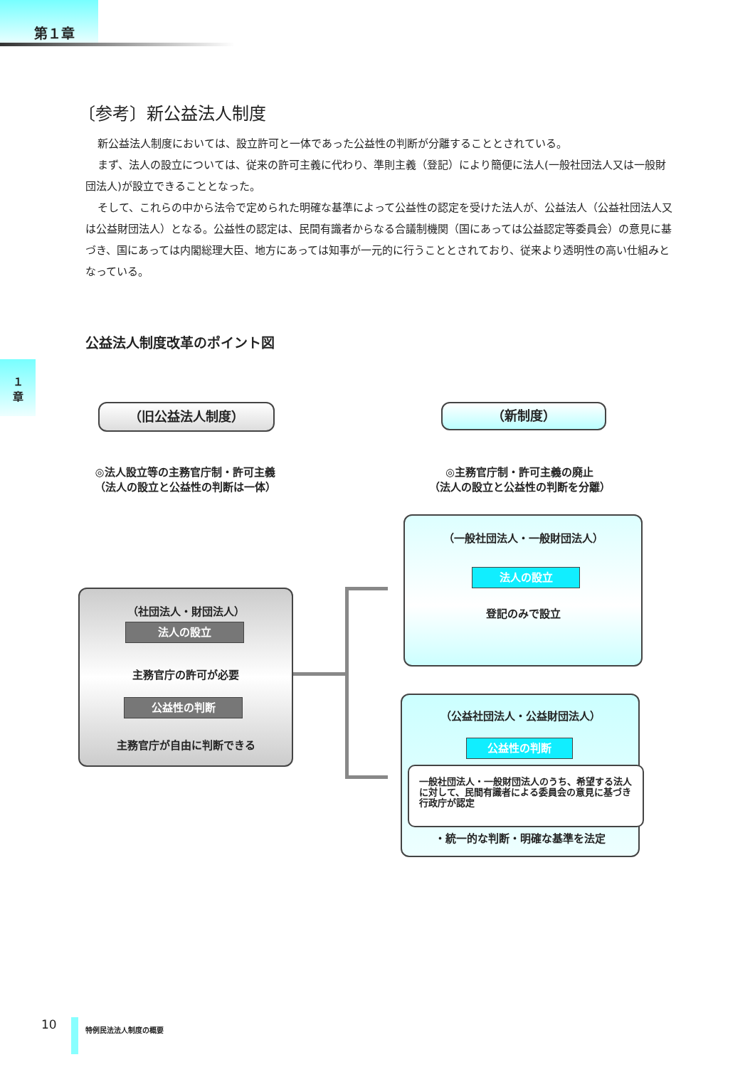第１章
１
章
〔参考〕新公益法人制度
新公益法人制度においては、設立許可と一体であった公益性の判断が分離することとされている。
まず、法人の設立については、従来の許可主義に代わり、準則主義（登記）により簡便に法人(一般社団法人又は一般財団法人)が設立できることとなった。
そして、これらの中から法令で定められた明確な基準によって公益性の認定を受けた法人が、公益法人（公益社団法人又は公益財団法人）となる。公益性の認定は、民間有識者からなる合議制機関（国にあっては公益認定等委員会）の意見に基づき、国にあっては内閣総理大臣、地方にあっては知事が一元的に行うこととされており、従来より透明性の高い仕組みとなっている。
公益法人制度改革のポイント図
（旧公益法人制度） （新制度）
◎法人設立等の主務官庁制・許可主義
（法人の設立と公益性の判断は一体）
◎主務官庁制・許可主義の廃止
（法人の設立と公益性の判断を分離）
（社団法人・財団法人）
法人の設立
主務官庁の許可が必要
公益性の判断
主務官庁が自由に判断できる
（一般社団法人・一般財団法人）
法人の設立
登記のみで設立
（公益社団法人・公益財団法人）
公益性の判断
一般社団法人・一般財団法人のうち、希望する法人に対して、民間有識者による委員会の意見に基づき行政庁が認定
・統一的な判断・明確な基準を法定
10 特例民法法人制度の概要